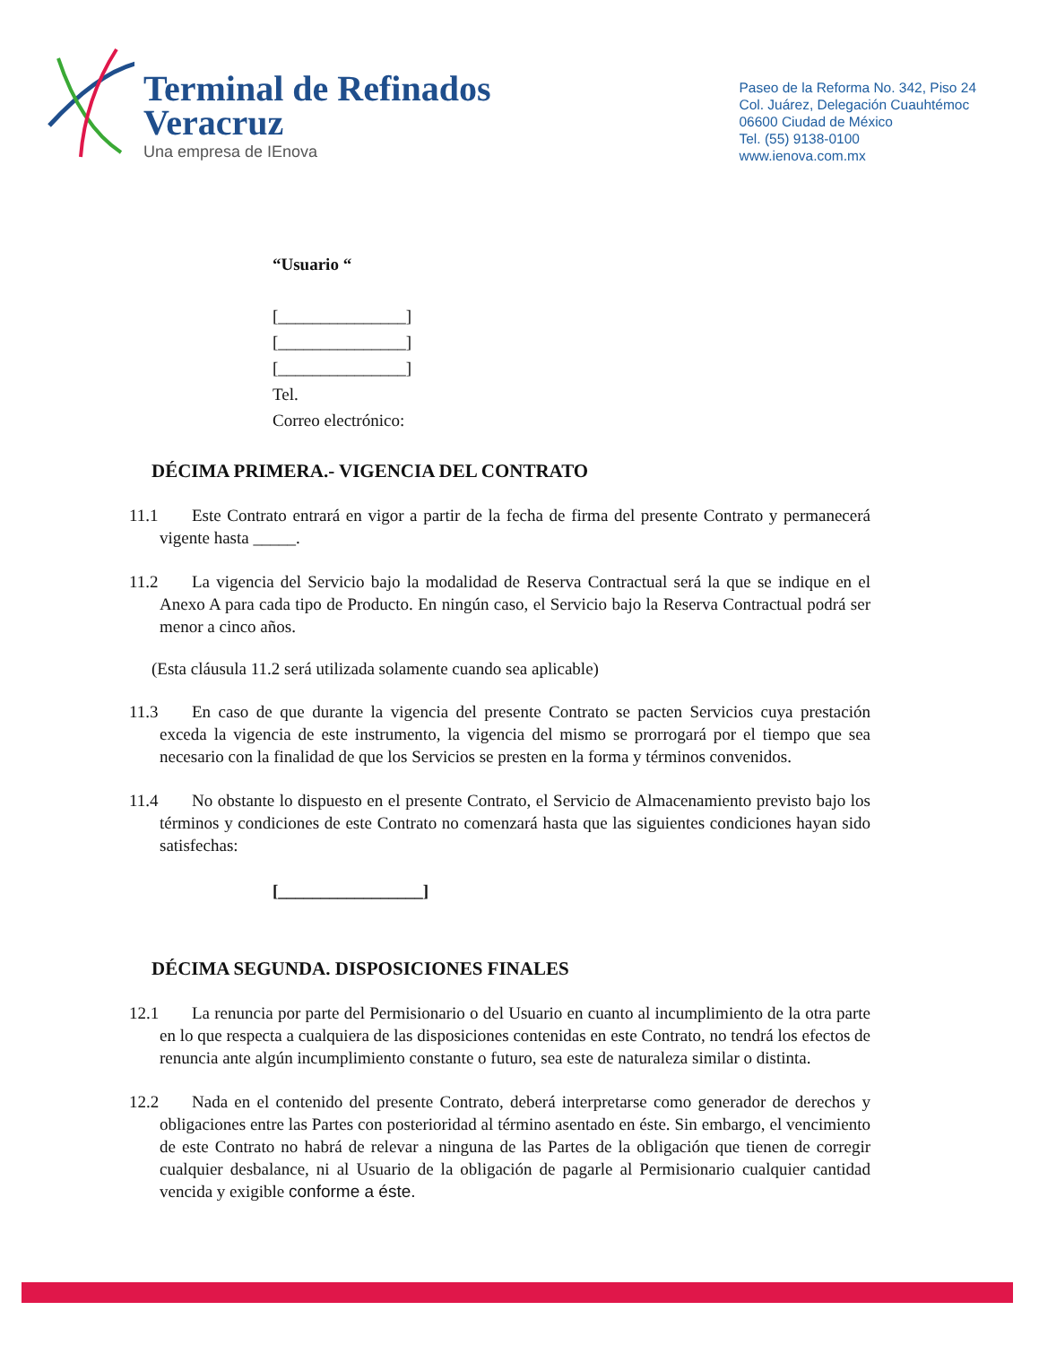Terminal de Refinados
Veracruz
Una empresa de IEnova
Paseo de la Reforma No. 342, Piso 24
Col. Juárez, Delegación Cuauhtémoc
06600 Ciudad de México
Tel. (55) 9138-0100
www.ienova.com.mx
“Usuario “
[_______________]
[_______________]
[_______________]
Tel.
Correo electrónico:
DÉCIMA PRIMERA.- VIGENCIA DEL CONTRATO
11.1 Este Contrato entrará en vigor a partir de la fecha de firma del presente Contrato y permanecerá vigente hasta _____.
11.2 La vigencia del Servicio bajo la modalidad de Reserva Contractual será la que se indique en el Anexo A para cada tipo de Producto. En ningún caso, el Servicio bajo la Reserva Contractual podrá ser menor a cinco años.
(Esta cláusula 11.2 será utilizada solamente cuando sea aplicable)
11.3 En caso de que durante la vigencia del presente Contrato se pacten Servicios cuya prestación exceda la vigencia de este instrumento, la vigencia del mismo se prorrogará por el tiempo que sea necesario con la finalidad de que los Servicios se presten en la forma y términos convenidos.
11.4 No obstante lo dispuesto en el presente Contrato, el Servicio de Almacenamiento previsto bajo los términos y condiciones de este Contrato no comenzará hasta que las siguientes condiciones hayan sido satisfechas:
[_________________]
DÉCIMA SEGUNDA. DISPOSICIONES FINALES
12.1 La renuncia por parte del Permisionario o del Usuario en cuanto al incumplimiento de la otra parte en lo que respecta a cualquiera de las disposiciones contenidas en este Contrato, no tendrá los efectos de renuncia ante algún incumplimiento constante o futuro, sea este de naturaleza similar o distinta.
12.2 Nada en el contenido del presente Contrato, deberá interpretarse como generador de derechos y obligaciones entre las Partes con posterioridad al término asentado en éste. Sin embargo, el vencimiento de este Contrato no habrá de relevar a ninguna de las Partes de la obligación que tienen de corregir cualquier desbalance, ni al Usuario de la obligación de pagarle al Permisionario cualquier cantidad vencida y exigible conforme a éste.